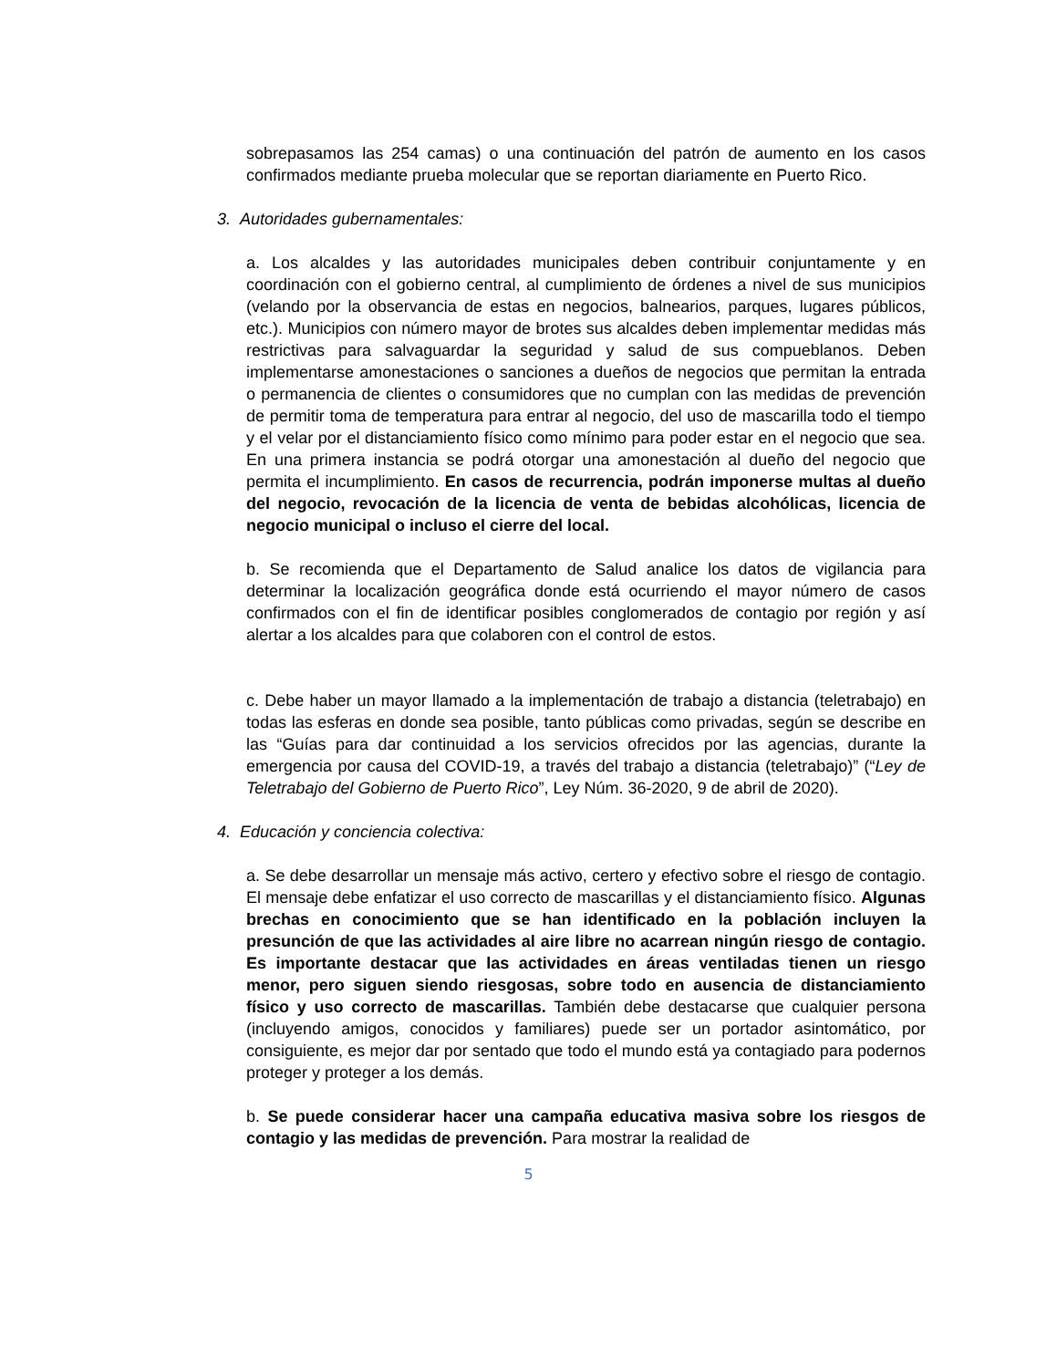sobrepasamos las 254 camas) o una continuación del patrón de aumento en los casos confirmados mediante prueba molecular que se reportan diariamente en Puerto Rico.
3. Autoridades gubernamentales:
a. Los alcaldes y las autoridades municipales deben contribuir conjuntamente y en coordinación con el gobierno central, al cumplimiento de órdenes a nivel de sus municipios (velando por la observancia de estas en negocios, balnearios, parques, lugares públicos, etc.). Municipios con número mayor de brotes sus alcaldes deben implementar medidas más restrictivas para salvaguardar la seguridad y salud de sus compueblanos. Deben implementarse amonestaciones o sanciones a dueños de negocios que permitan la entrada o permanencia de clientes o consumidores que no cumplan con las medidas de prevención de permitir toma de temperatura para entrar al negocio, del uso de mascarilla todo el tiempo y el velar por el distanciamiento físico como mínimo para poder estar en el negocio que sea. En una primera instancia se podrá otorgar una amonestación al dueño del negocio que permita el incumplimiento. En casos de recurrencia, podrán imponerse multas al dueño del negocio, revocación de la licencia de venta de bebidas alcohólicas, licencia de negocio municipal o incluso el cierre del local.
b. Se recomienda que el Departamento de Salud analice los datos de vigilancia para determinar la localización geográfica donde está ocurriendo el mayor número de casos confirmados con el fin de identificar posibles conglomerados de contagio por región y así alertar a los alcaldes para que colaboren con el control de estos.
c. Debe haber un mayor llamado a la implementación de trabajo a distancia (teletrabajo) en todas las esferas en donde sea posible, tanto públicas como privadas, según se describe en las “Guías para dar continuidad a los servicios ofrecidos por las agencias, durante la emergencia por causa del COVID-19, a través del trabajo a distancia (teletrabajo)” (“Ley de Teletrabajo del Gobierno de Puerto Rico”, Ley Núm. 36-2020, 9 de abril de 2020).
4. Educación y conciencia colectiva:
a. Se debe desarrollar un mensaje más activo, certero y efectivo sobre el riesgo de contagio. El mensaje debe enfatizar el uso correcto de mascarillas y el distanciamiento físico. Algunas brechas en conocimiento que se han identificado en la población incluyen la presunción de que las actividades al aire libre no acarrean ningún riesgo de contagio. Es importante destacar que las actividades en áreas ventiladas tienen un riesgo menor, pero siguen siendo riesgosas, sobre todo en ausencia de distanciamiento físico y uso correcto de mascarillas. También debe destacarse que cualquier persona (incluyendo amigos, conocidos y familiares) puede ser un portador asintomático, por consiguiente, es mejor dar por sentado que todo el mundo está ya contagiado para podernos proteger y proteger a los demás.
b. Se puede considerar hacer una campaña educativa masiva sobre los riesgos de contagio y las medidas de prevención. Para mostrar la realidad de
5